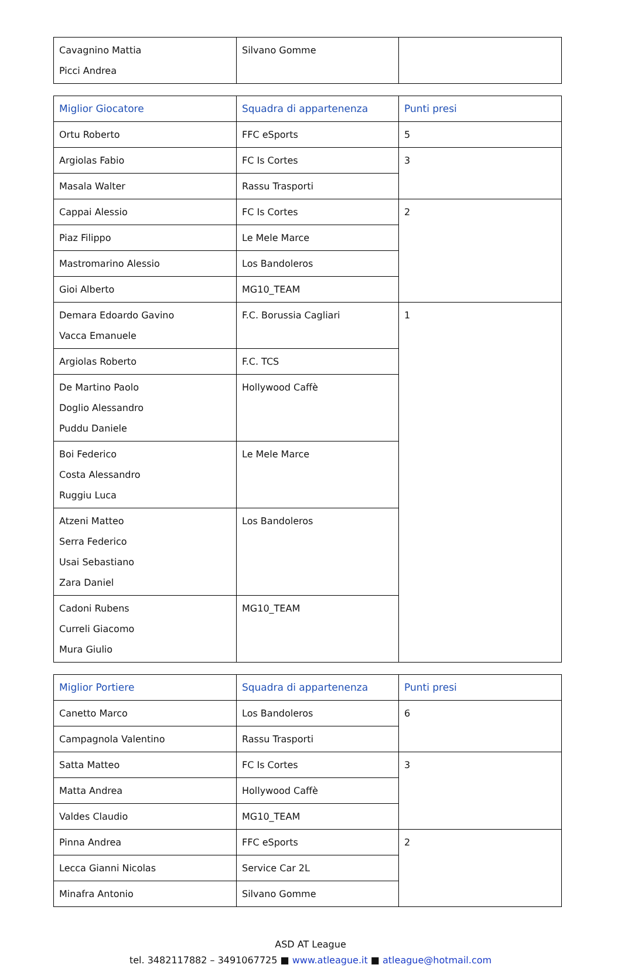| Cavagnino Mattia Picci Andrea | Silvano Gomme | |
| Miglior Giocatore | Squadra di appartenenza | Punti presi |
| --- | --- | --- |
| Ortu Roberto | FFC eSports | 5 |
| Argiolas Fabio | FC Is Cortes | 3 |
| Masala Walter | Rassu Trasporti | |
| Cappai Alessio | FC Is Cortes | 2 |
| Piaz Filippo | Le Mele Marce | |
| Mastromarino Alessio | Los Bandoleros | |
| Gioi Alberto | MG10_TEAM | |
| Demara Edoardo Gavino Vacca Emanuele | F.C. Borussia Cagliari | 1 |
| Argiolas Roberto | F.C. TCS | |
| De Martino Paolo Doglio Alessandro Puddu Daniele | Hollywood Caffè | |
| Boi Federico Costa Alessandro Ruggiu Luca | Le Mele Marce | |
| Atzeni Matteo Serra Federico Usai Sebastiano Zara Daniel | Los Bandoleros | |
| Cadoni Rubens Curreli Giacomo Mura Giulio | MG10_TEAM | |
| Miglior Portiere | Squadra di appartenenza | Punti presi |
| --- | --- | --- |
| Canetto Marco | Los Bandoleros | 6 |
| Campagnola Valentino | Rassu Trasporti | |
| Satta Matteo | FC Is Cortes | 3 |
| Matta Andrea | Hollywood Caffè | |
| Valdes Claudio | MG10_TEAM | |
| Pinna Andrea | FFC eSports | 2 |
| Lecca Gianni Nicolas | Service Car 2L | |
| Minafra Antonio | Silvano Gomme | |
ASD AT League
tel. 3482117882 – 3491067725 ■ www.atleague.it ■ atleague@hotmail.com